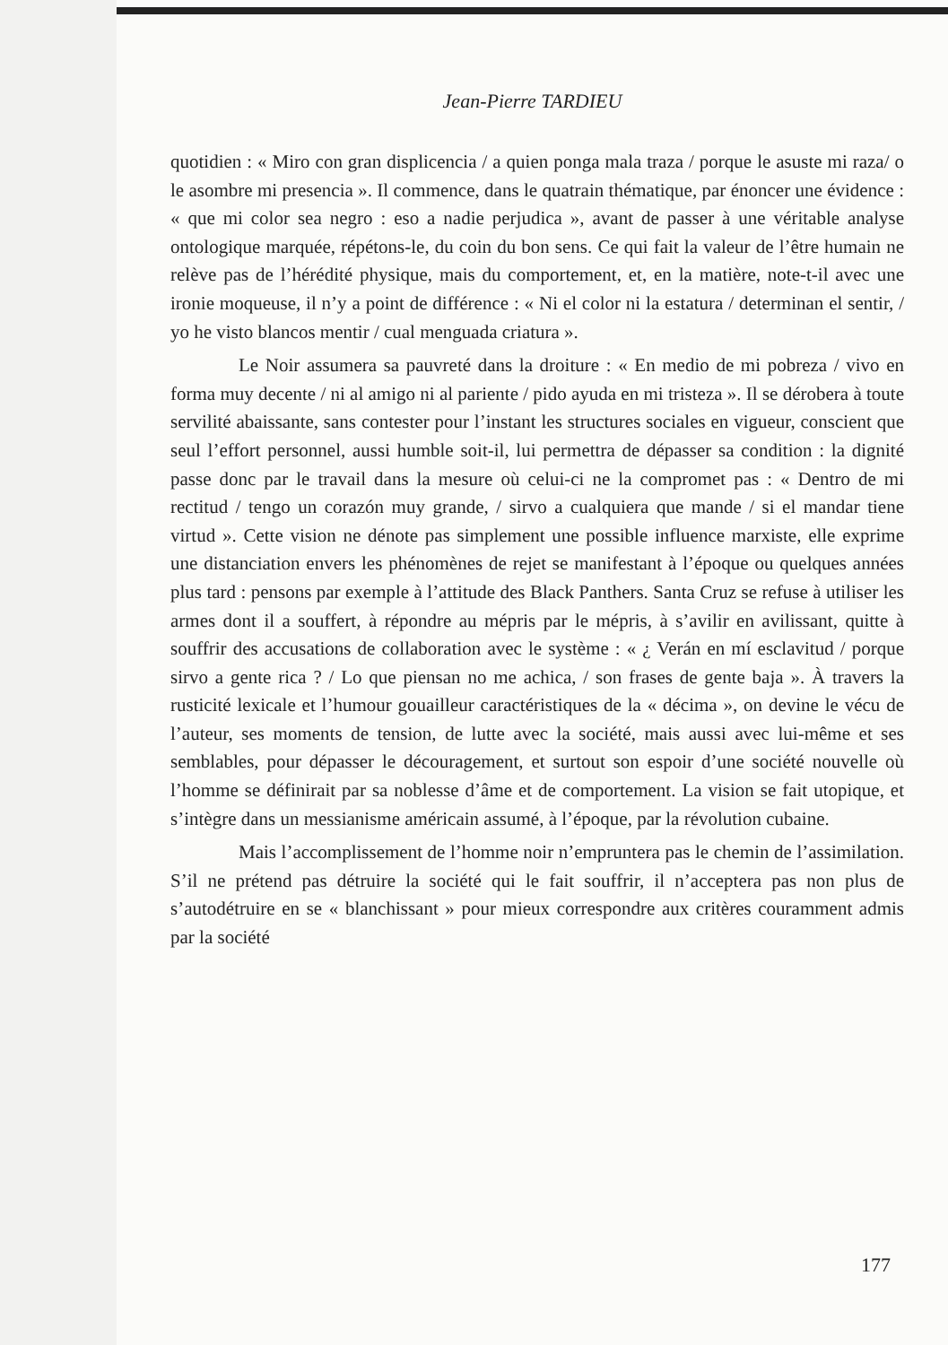Jean-Pierre TARDIEU
quotidien : « Miro con gran displicencia / a quien ponga mala traza / porque le asuste mi raza/ o le asombre mi presencia ». Il commence, dans le quatrain thématique, par énoncer une évidence : « que mi color sea negro : eso a nadie perjudica », avant de passer à une véritable analyse ontologique marquée, répétons-le, du coin du bon sens. Ce qui fait la valeur de l’être humain ne relève pas de l’hérédité physique, mais du comportement, et, en la matière, note-t-il avec une ironie moqueuse, il n’y a point de différence : « Ni el color ni la estatura / determinan el sentir, / yo he visto blancos mentir / cual menguada criatura ».
Le Noir assumera sa pauvreté dans la droiture : « En medio de mi pobreza / vivo en forma muy decente / ni al amigo ni al pariente / pido ayuda en mi tristeza ». Il se dérobera à toute servilité abaissante, sans contester pour l’instant les structures sociales en vigueur, conscient que seul l’effort personnel, aussi humble soit-il, lui permettra de dépasser sa condition : la dignité passe donc par le travail dans la mesure où celui-ci ne la compromet pas : « Dentro de mi rectitud / tengo un corazón muy grande, / sirvo a cualquiera que mande / si el mandar tiene virtud ». Cette vision ne dénote pas simplement une possible influence marxiste, elle exprime une distanciation envers les phénomènes de rejet se manifestant à l’époque ou quelques années plus tard : pensons par exemple à l’attitude des Black Panthers. Santa Cruz se refuse à utiliser les armes dont il a souffert, à répondre au mépris par le mépris, à s’avilir en avilissant, quitte à souffrir des accusations de collaboration avec le système : « ¿ Verán en mí esclavitud / porque sirvo a gente rica ? / Lo que piensan no me achica, / son frases de gente baja ». À travers la rusticité lexicale et l’humour gouailleur caractéristiques de la « décima », on devine le vécu de l’auteur, ses moments de tension, de lutte avec la société, mais aussi avec lui-même et ses semblables, pour dépasser le découragement, et surtout son espoir d’une société nouvelle où l’homme se définirait par sa noblesse d’âme et de comportement. La vision se fait utopique, et s’intègre dans un messianisme américain assumé, à l’époque, par la révolution cubaine.
Mais l’accomplissement de l’homme noir n’empruntera pas le chemin de l’assimilation. S’il ne prétend pas détruire la société qui le fait souffrir, il n’acceptera pas non plus de s’autodétruire en se « blanchissant » pour mieux correspondre aux critères couramment admis par la société
177